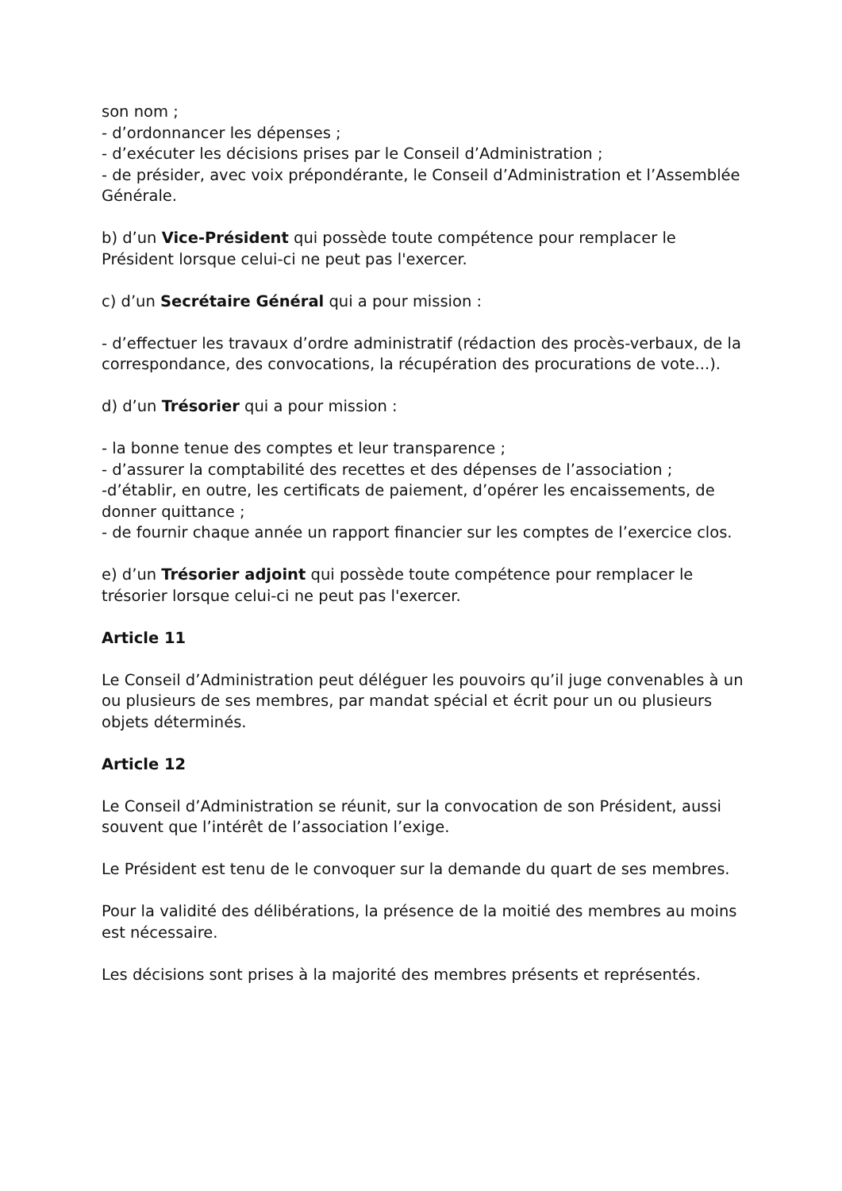son nom ;
- d’ordonnancer les dépenses ;
- d’exécuter les décisions prises par le Conseil d’Administration ;
- de présider, avec voix prépondérante, le Conseil d’Administration et l’Assemblée Générale.
b) d’un Vice-Président qui possède toute compétence pour remplacer le Président lorsque celui-ci ne peut pas l'exercer.
c) d’un Secrétaire Général qui a pour mission :
- d’effectuer les travaux d’ordre administratif (rédaction des procès-verbaux, de la correspondance, des convocations, la récupération des procurations de vote...).
d) d’un Trésorier qui a pour mission :
- la bonne tenue des comptes et leur transparence ;
- d’assurer la comptabilité des recettes et des dépenses de l’association ;
-d’établir, en outre, les certificats de paiement, d’opérer les encaissements, de donner quittance ;
- de fournir chaque année un rapport financier sur les comptes de l’exercice clos.
e) d’un Trésorier adjoint qui possède toute compétence pour remplacer le trésorier lorsque celui-ci ne peut pas l'exercer.
Article 11
Le Conseil d’Administration peut déléguer les pouvoirs qu’il juge convenables à un ou plusieurs de ses membres, par mandat spécial et écrit pour un ou plusieurs objets déterminés.
Article 12
Le Conseil d’Administration se réunit, sur la convocation de son Président, aussi souvent que l’intérêt de l’association l’exige.
Le Président est tenu de le convoquer sur la demande du quart de ses membres.
Pour la validité des délibérations, la présence de la moitié des membres au moins est nécessaire.
Les décisions sont prises à la majorité des membres présents et représentés.